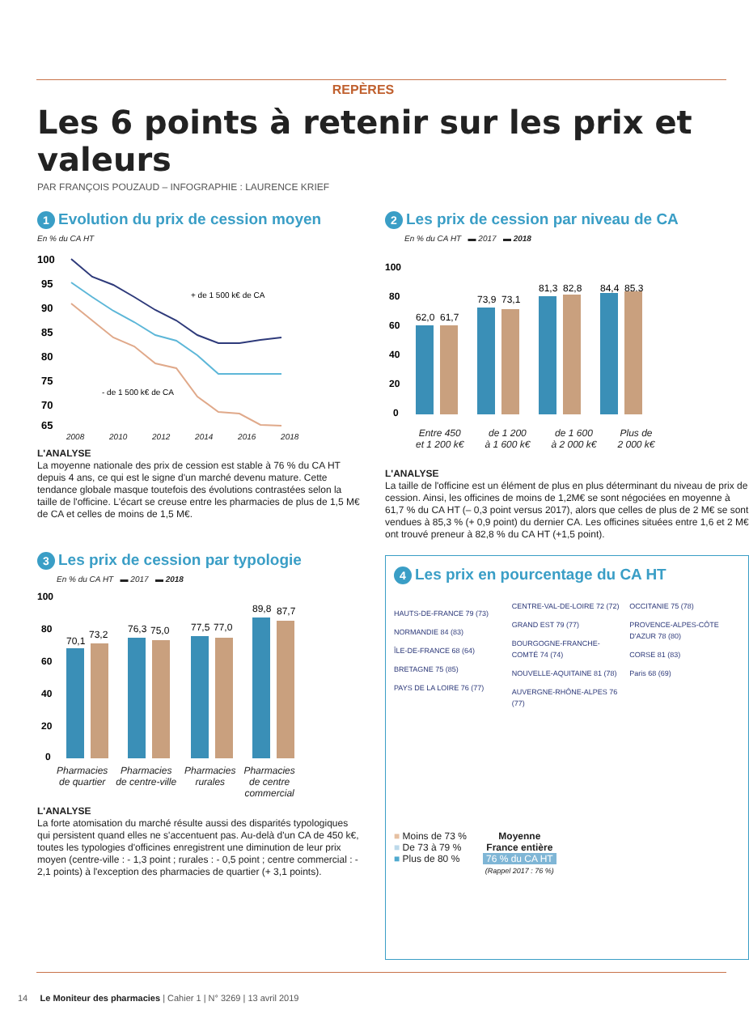REPÈRES
Les 6 points à retenir sur les prix et valeurs
PAR FRANÇOIS POUZAUD – INFOGRAPHIE : LAURENCE KRIEF
1 Evolution du prix de cession moyen
En % du CA HT
100
95
90
85
80
75
70
65
+ de 1 500 k€ de CA
- de 1 500 k€ de CA
2008 2010 2012 2014 2016 2018
L'ANALYSE
La moyenne nationale des prix de cession est stable à 76 % du CA HT depuis 4 ans, ce qui est le signe d'un marché devenu mature. Cette tendance globale masque toutefois des évolutions contrastées selon la taille de l'officine. L'écart se creuse entre les pharmacies de plus de 1,5 M€ de CA et celles de moins de 1,5 M€.
3 Les prix de cession par typologie
En % du CA HT ▬ 2017 ▬ 2018
100
80
60
40
20
0
70,1
73,2
76,3
75,0
77,5
77,0
89,8
87,7
Pharmacies
de quartier
Pharmacies
de centre-ville
Pharmacies
rurales
Pharmacies
de centre
commercial
L'ANALYSE
La forte atomisation du marché résulte aussi des disparités typologiques qui persistent quand elles ne s'accentuent pas. Au-delà d'un CA de 450 k€, toutes les typologies d'officines enregistrent une diminution de leur prix moyen (centre-ville : - 1,3 point ; rurales : - 0,5 point ; centre commercial : - 2,1 points) à l'exception des pharmacies de quartier (+ 3,1 points).
2 Les prix de cession par niveau de CA
En % du CA HT ▬ 2017 ▬ 2018
100
80
60
40
20
0
62,0
61,7
73,9
73,1
81,3
82,8
84,4
85,3
Entre 450
et 1 200 k€
de 1 200
à 1 600 k€
de 1 600
à 2 000 k€
Plus de
2 000 k€
L'ANALYSE
La taille de l'officine est un élément de plus en plus déterminant du niveau de prix de cession. Ainsi, les officines de moins de 1,2M€ se sont négociées en moyenne à 61,7 % du CA HT (– 0,3 point versus 2017), alors que celles de plus de 2 M€ se sont vendues à 85,3 % (+ 0,9 point) du dernier CA. Les officines situées entre 1,6 et 2 M€ ont trouvé preneur à 82,8 % du CA HT (+1,5 point).
4 Les prix en pourcentage du CA HT
HAUTS-DE-FRANCE 79 (73)
NORMANDIE 84 (83)
ÎLE-DE-FRANCE 68 (64)
BRETAGNE 75 (85)
PAYS DE LA LOIRE 76 (77)
CENTRE-VAL-DE-LOIRE 72 (72)
GRAND EST 79 (77)
BOURGOGNE-FRANCHE-COMTÉ 74 (74)
NOUVELLE-AQUITAINE 81 (78)
AUVERGNE-RHÔNE-ALPES 76 (77)
OCCITANIE 75 (78)
PROVENCE-ALPES-CÔTE D'AZUR 78 (80)
CORSE 81 (83)
Paris 68 (69)
■ Moins de 73 %
■ De 73 à 79 %
■ Plus de 80 %
Moyenne
France entière
76 % du CA HT
(Rappel 2017 : 76 %)
14 Le Moniteur des pharmacies | Cahier 1 | N° 3269 | 13 avril 2019